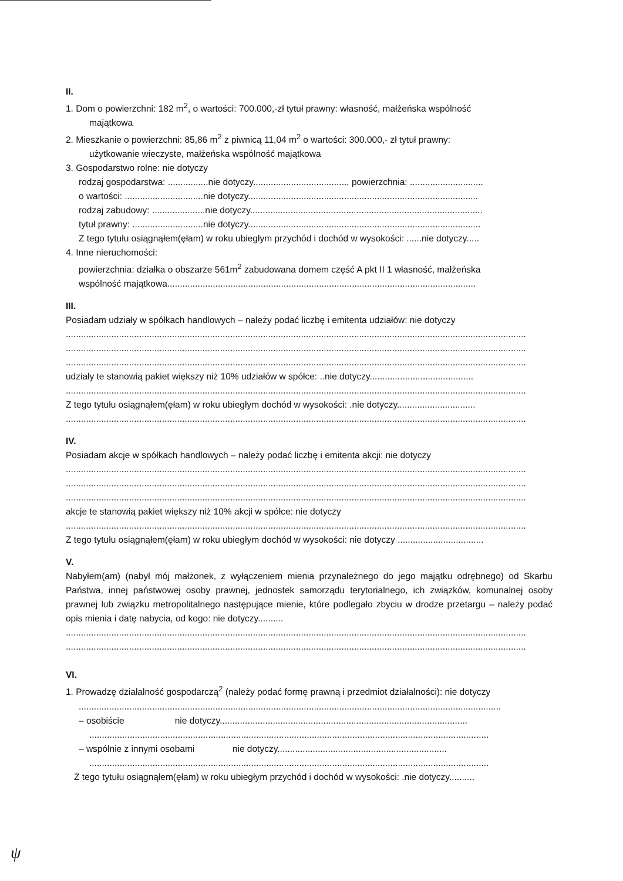II.
1. Dom o powierzchni: 182 m<sup>2</sup>, o wartości: 700.000,-zł tytuł prawny: własność, małżeńska wspólność
majątkowa
2. Mieszkanie o powierzchni: 85,86 m<sup>2</sup> z piwnicą 11,04 m<sup>2</sup> o wartości: 300.000,- zł tytuł prawny:
użytkowanie wieczyste, małżeńska wspólność majątkowa
3. Gospodarstwo rolne: nie dotyczy
rodzaj gospodarstwa: ................nie dotyczy....................................., powierzchnia: .............................
o wartości: ...............................nie dotyczy...........................................................................................
rodzaj zabudowy: .....................nie dotyczy............................................................................................
tytuł prawny: ............................nie dotyczy............................................................................................
Z tego tytułu osiągnąłem(ęłam) w roku ubiegłym przychód i dochód w wysokości: ......nie dotyczy.....
4. Inne nieruchomości:
powierzchnia: działka o obszarze 561m<sup>2</sup> zabudowana domem część A pkt II 1 własność, małżeńska
wspólność majątkowa..........................................................................................................................
III.
Posiadam udziały w spółkach handlowych – należy podać liczbę i emitenta udziałów: nie dotyczy
......................................................................................................................................................................................
......................................................................................................................................................................................
......................................................................................................................................................................................
udziały te stanowią pakiet większy niż 10% udziałów w spółce: ..nie dotyczy.........................................
......................................................................................................................................................................................
Z tego tytułu osiągnąłem(ęłam) w roku ubiegłym dochód w wysokości: .nie dotyczy...............................
......................................................................................................................................................................................
IV.
Posiadam akcje w spółkach handlowych – należy podać liczbę i emitenta akcji: nie dotyczy
......................................................................................................................................................................................
......................................................................................................................................................................................
......................................................................................................................................................................................
akcje te stanowią pakiet większy niż 10% akcji w spółce: nie dotyczy
......................................................................................................................................................................................
Z tego tytułu osiągnąłem(ęłam) w roku ubiegłym dochód w wysokości: nie dotyczy ..................................
V.
Nabyłem(am) (nabył mój małżonek, z wyłączeniem mienia przynależnego do jego majątku odrębnego) od Skarbu Państwa, innej państwowej osoby prawnej, jednostek samorządu terytorialnego, ich związków, komunalnej osoby prawnej lub związku metropolitalnego następujące mienie, które podlegało zbyciu w drodze przetargu – należy podać opis mienia i datę nabycia, od kogo: nie dotyczy..........
......................................................................................................................................................................................
......................................................................................................................................................................................
VI.
1. Prowadzę działalność gospodarczą<sup>2</sup> (należy podać formę prawną i przedmiot działalności): nie dotyczy
.......................................................................................................................................................................
– osobiście nie dotyczy..................................................................................................
..............................................................................................................................................................
– wspólnie z innymi osobami nie dotyczy...................................................................
..............................................................................................................................................................
Z tego tytułu osiągnąłem(ęłam) w roku ubiegłym przychód i dochód w wysokości: .nie dotyczy..........
ψ